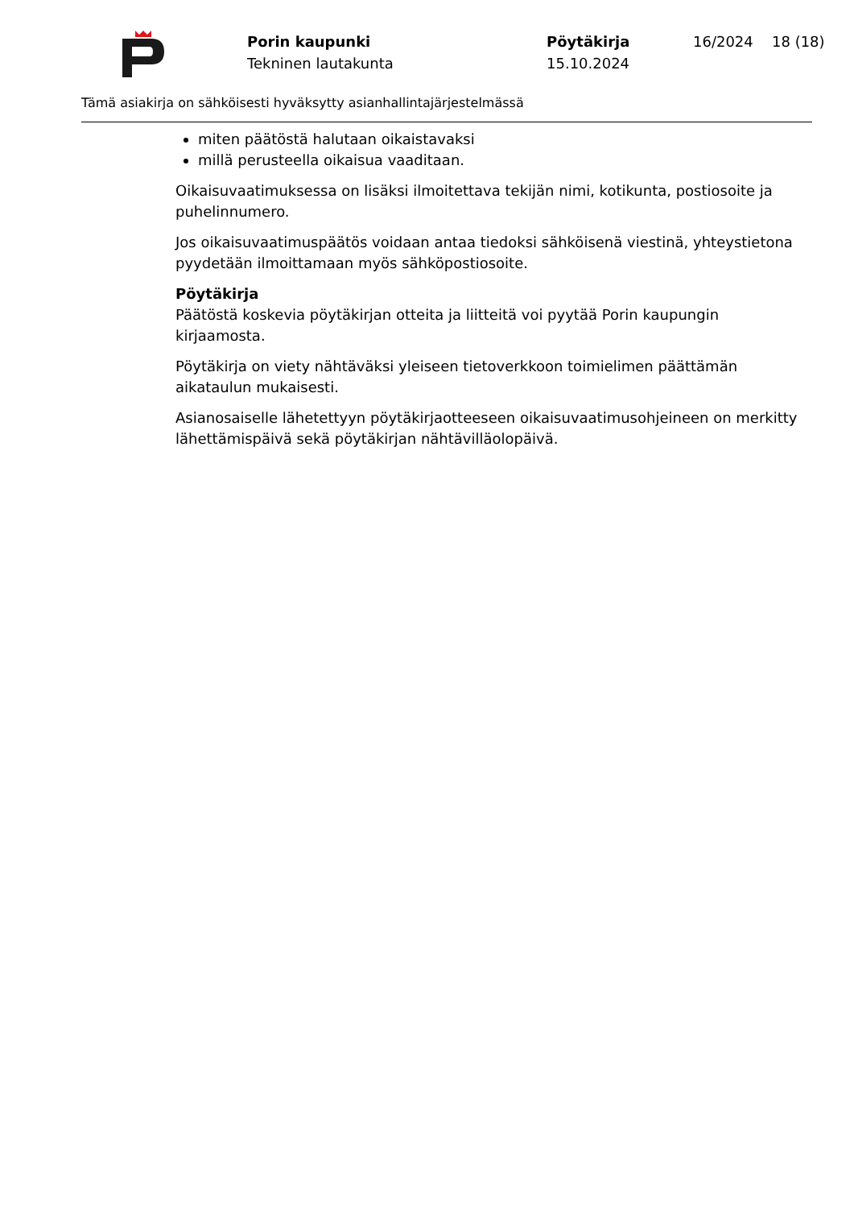Porin kaupunki
Tekninen lautakunta
Pöytäkirja
15.10.2024
16/2024 18 (18)
Tämä asiakirja on sähköisesti hyväksytty asianhallintajärjestelmässä
miten päätöstä halutaan oikaistavaksi
millä perusteella oikaisua vaaditaan.
Oikaisuvaatimuksessa on lisäksi ilmoitettava tekijän nimi, kotikunta, postiosoite ja puhelinnumero.
Jos oikaisuvaatimuspäätös voidaan antaa tiedoksi sähköisenä viestinä, yhteystietona pyydetään ilmoittamaan myös sähköpostiosoite.
Pöytäkirja
Päätöstä koskevia pöytäkirjan otteita ja liitteitä voi pyytää Porin kaupungin kirjaamosta.
Pöytäkirja on viety nähtäväksi yleiseen tietoverkkoon toimielimen päättämän aikataulun mukaisesti.
Asianosaiselle lähetettyyn pöytäkirjaotteeseen oikaisuvaatimusohjeineen on merkitty lähettämispäivä sekä pöytäkirjan nähtävilläolopäivä.